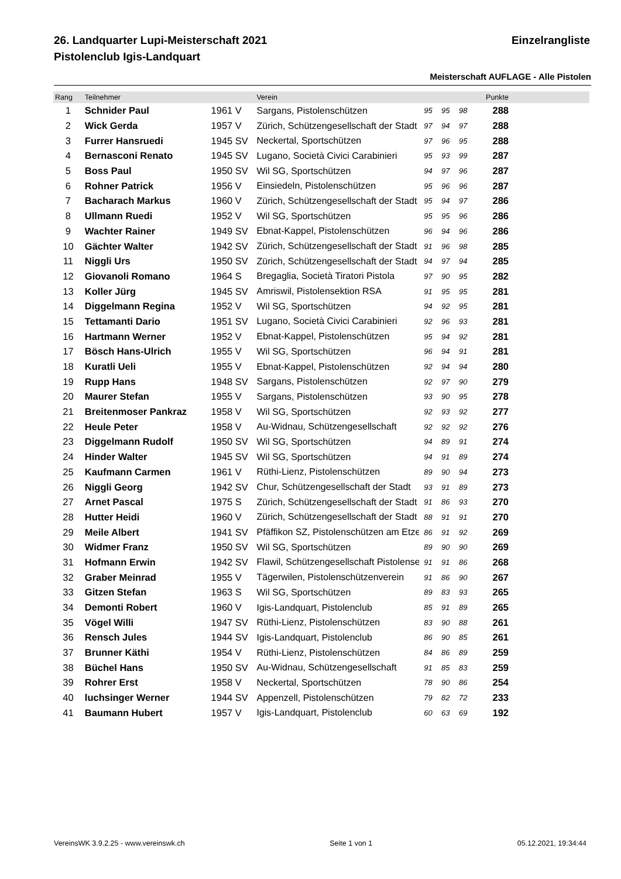26. Landquarter Lupi-Meisterschaft 2021 Einzelrangliste
Pistolenclub Igis-Landquart
Meisterschaft AUFLAGE - Alle Pistolen
| Rang | Teilnehmer | | Verein | | | | Punkte | |
| --- | --- | --- | --- | --- | --- | --- | --- | --- |
| 1 | Schnider Paul | 1961 V | Sargans, Pistolenschützen | 95 | 95 | 98 | 288 | |
| 2 | Wick Gerda | 1957 V | Zürich, Schützengesellschaft der Stadt | 97 | 94 | 97 | 288 | |
| 3 | Furrer Hansruedi | 1945 SV | Neckertal, Sportschützen | 97 | 96 | 95 | 288 | |
| 4 | Bernasconi Renato | 1945 SV | Lugano, Società Civici Carabinieri | 95 | 93 | 99 | 287 | |
| 5 | Boss Paul | 1950 SV | Wil SG, Sportschützen | 94 | 97 | 96 | 287 | |
| 6 | Rohner Patrick | 1956 V | Einsiedeln, Pistolenschützen | 95 | 96 | 96 | 287 | |
| 7 | Bacharach Markus | 1960 V | Zürich, Schützengesellschaft der Stadt | 95 | 94 | 97 | 286 | |
| 8 | Ullmann Ruedi | 1952 V | Wil SG, Sportschützen | 95 | 95 | 96 | 286 | |
| 9 | Wachter Rainer | 1949 SV | Ebnat-Kappel, Pistolenschützen | 96 | 94 | 96 | 286 | |
| 10 | Gächter Walter | 1942 SV | Zürich, Schützengesellschaft der Stadt | 91 | 96 | 98 | 285 | |
| 11 | Niggli Urs | 1950 SV | Zürich, Schützengesellschaft der Stadt | 94 | 97 | 94 | 285 | |
| 12 | Giovanoli Romano | 1964 S | Bregaglia, Società Tiratori Pistola | 97 | 90 | 95 | 282 | |
| 13 | Koller Jürg | 1945 SV | Amriswil, Pistolensektion RSA | 91 | 95 | 95 | 281 | |
| 14 | Diggelmann Regina | 1952 V | Wil SG, Sportschützen | 94 | 92 | 95 | 281 | |
| 15 | Tettamanti Dario | 1951 SV | Lugano, Società Civici Carabinieri | 92 | 96 | 93 | 281 | |
| 16 | Hartmann Werner | 1952 V | Ebnat-Kappel, Pistolenschützen | 95 | 94 | 92 | 281 | |
| 17 | Bösch Hans-Ulrich | 1955 V | Wil SG, Sportschützen | 96 | 94 | 91 | 281 | |
| 18 | Kuratli Ueli | 1955 V | Ebnat-Kappel, Pistolenschützen | 92 | 94 | 94 | 280 | |
| 19 | Rupp Hans | 1948 SV | Sargans, Pistolenschützen | 92 | 97 | 90 | 279 | |
| 20 | Maurer Stefan | 1955 V | Sargans, Pistolenschützen | 93 | 90 | 95 | 278 | |
| 21 | Breitenmoser Pankraz | 1958 V | Wil SG, Sportschützen | 92 | 93 | 92 | 277 | |
| 22 | Heule Peter | 1958 V | Au-Widnau, Schützengesellschaft | 92 | 92 | 92 | 276 | |
| 23 | Diggelmann Rudolf | 1950 SV | Wil SG, Sportschützen | 94 | 89 | 91 | 274 | |
| 24 | Hinder Walter | 1945 SV | Wil SG, Sportschützen | 94 | 91 | 89 | 274 | |
| 25 | Kaufmann Carmen | 1961 V | Rüthi-Lienz, Pistolenschützen | 89 | 90 | 94 | 273 | |
| 26 | Niggli Georg | 1942 SV | Chur, Schützengesellschaft der Stadt | 93 | 91 | 89 | 273 | |
| 27 | Arnet Pascal | 1975 S | Zürich, Schützengesellschaft der Stadt | 91 | 86 | 93 | 270 | |
| 28 | Hutter Heidi | 1960 V | Zürich, Schützengesellschaft der Stadt | 88 | 91 | 91 | 270 | |
| 29 | Meile Albert | 1941 SV | Pfäffikon SZ, Pistolenschützen am Etze | 86 | 91 | 92 | 269 | |
| 30 | Widmer Franz | 1950 SV | Wil SG, Sportschützen | 89 | 90 | 90 | 269 | |
| 31 | Hofmann Erwin | 1942 SV | Flawil, Schützengesellschaft Pistolense | 91 | 91 | 86 | 268 | |
| 32 | Graber Meinrad | 1955 V | Tägerwilen, Pistolenschützenverein | 91 | 86 | 90 | 267 | |
| 33 | Gitzen Stefan | 1963 S | Wil SG, Sportschützen | 89 | 83 | 93 | 265 | |
| 34 | Demonti Robert | 1960 V | Igis-Landquart, Pistolenclub | 85 | 91 | 89 | 265 | |
| 35 | Vögel Willi | 1947 SV | Rüthi-Lienz, Pistolenschützen | 83 | 90 | 88 | 261 | |
| 36 | Rensch Jules | 1944 SV | Igis-Landquart, Pistolenclub | 86 | 90 | 85 | 261 | |
| 37 | Brunner Käthi | 1954 V | Rüthi-Lienz, Pistolenschützen | 84 | 86 | 89 | 259 | |
| 38 | Büchel Hans | 1950 SV | Au-Widnau, Schützengesellschaft | 91 | 85 | 83 | 259 | |
| 39 | Rohrer Erst | 1958 V | Neckertal, Sportschützen | 78 | 90 | 86 | 254 | |
| 40 | luchsinger Werner | 1944 SV | Appenzell, Pistolenschützen | 79 | 82 | 72 | 233 | |
| 41 | Baumann Hubert | 1957 V | Igis-Landquart, Pistolenclub | 60 | 63 | 69 | 192 | |
VereinsWK 3.9.2.25 - www.vereinswk.ch Seite 1 von 1 05.12.2021, 19:34:44